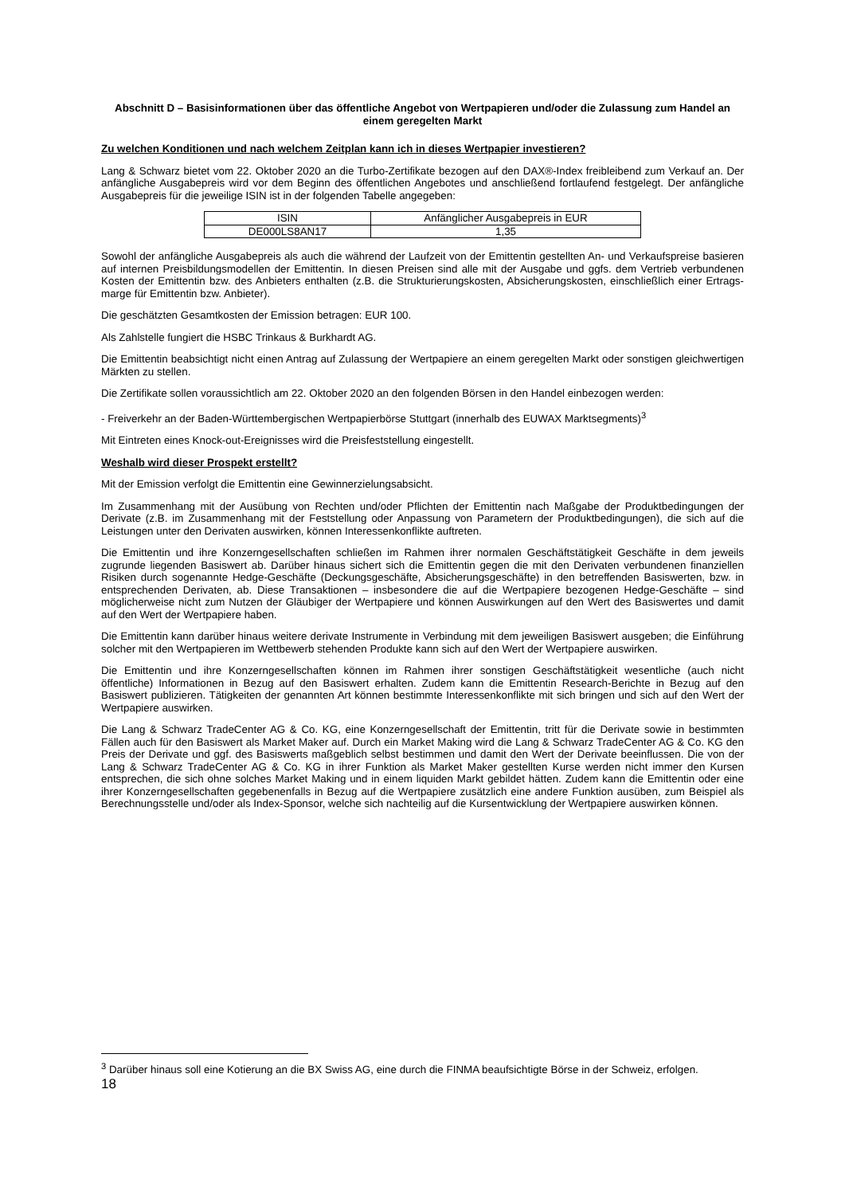Abschnitt D – Basisinformationen über das öffentliche Angebot von Wertpapieren und/oder die Zulassung zum Handel an einem geregelten Markt
Zu welchen Konditionen und nach welchem Zeitplan kann ich in dieses Wertpapier investieren?
Lang & Schwarz bietet vom 22. Oktober 2020 an die Turbo-Zertifikate bezogen auf den DAX®-Index freibleibend zum Verkauf an. Der anfängliche Ausgabepreis wird vor dem Beginn des öffentlichen Angebotes und anschließend fortlaufend festgelegt. Der anfängliche Ausgabepreis für die jeweilige ISIN ist in der folgenden Tabelle angegeben:
| ISIN | Anfänglicher Ausgabepreis in EUR |
| DE000LS8AN17 | 1,35 |
Sowohl der anfängliche Ausgabepreis als auch die während der Laufzeit von der Emittentin gestellten An- und Verkaufspreise basieren auf internen Preisbildungsmodellen der Emittentin. In diesen Preisen sind alle mit der Ausgabe und ggfs. dem Vertrieb verbundenen Kosten der Emittentin bzw. des Anbieters enthalten (z.B. die Strukturierungskosten, Absicherungskosten, einschließlich einer Ertrags-marge für Emittentin bzw. Anbieter).
Die geschätzten Gesamtkosten der Emission betragen: EUR 100.
Als Zahlstelle fungiert die HSBC Trinkaus & Burkhardt AG.
Die Emittentin beabsichtigt nicht einen Antrag auf Zulassung der Wertpapiere an einem geregelten Markt oder sonstigen gleichwertigen Märkten zu stellen.
Die Zertifikate sollen voraussichtlich am 22. Oktober 2020 an den folgenden Börsen in den Handel einbezogen werden:
- Freiverkehr an der Baden-Württembergischen Wertpapierbörse Stuttgart (innerhalb des EUWAX Marktsegments)<sup>3</sup>
Mit Eintreten eines Knock-out-Ereignisses wird die Preisfeststellung eingestellt.
Weshalb wird dieser Prospekt erstellt?
Mit der Emission verfolgt die Emittentin eine Gewinnerzielungsabsicht.
Im Zusammenhang mit der Ausübung von Rechten und/oder Pflichten der Emittentin nach Maßgabe der Produktbedingungen der Derivate (z.B. im Zusammenhang mit der Feststellung oder Anpassung von Parametern der Produktbedingungen), die sich auf die Leistungen unter den Derivaten auswirken, können Interessenkonflikte auftreten.
Die Emittentin und ihre Konzerngesellschaften schließen im Rahmen ihrer normalen Geschäftstätigkeit Geschäfte in dem jeweils zugrunde liegenden Basiswert ab. Darüber hinaus sichert sich die Emittentin gegen die mit den Derivaten verbundenen finanziellen Risiken durch sogenannte Hedge-Geschäfte (Deckungsgeschäfte, Absicherungsgeschäfte) in den betreffenden Basiswerten, bzw. in entsprechenden Derivaten, ab. Diese Transaktionen – insbesondere die auf die Wertpapiere bezogenen Hedge-Geschäfte – sind möglicherweise nicht zum Nutzen der Gläubiger der Wertpapiere und können Auswirkungen auf den Wert des Basiswertes und damit auf den Wert der Wertpapiere haben.
Die Emittentin kann darüber hinaus weitere derivate Instrumente in Verbindung mit dem jeweiligen Basiswert ausgeben; die Einführung solcher mit den Wertpapieren im Wettbewerb stehenden Produkte kann sich auf den Wert der Wertpapiere auswirken.
Die Emittentin und ihre Konzerngesellschaften können im Rahmen ihrer sonstigen Geschäftstätigkeit wesentliche (auch nicht öffentliche) Informationen in Bezug auf den Basiswert erhalten. Zudem kann die Emittentin Research-Berichte in Bezug auf den Basiswert publizieren. Tätigkeiten der genannten Art können bestimmte Interessenkonflikte mit sich bringen und sich auf den Wert der Wertpapiere auswirken.
Die Lang & Schwarz TradeCenter AG & Co. KG, eine Konzerngesellschaft der Emittentin, tritt für die Derivate sowie in bestimmten Fällen auch für den Basiswert als Market Maker auf. Durch ein Market Making wird die Lang & Schwarz TradeCenter AG & Co. KG den Preis der Derivate und ggf. des Basiswerts maßgeblich selbst bestimmen und damit den Wert der Derivate beeinflussen. Die von der Lang & Schwarz TradeCenter AG & Co. KG in ihrer Funktion als Market Maker gestellten Kurse werden nicht immer den Kursen entsprechen, die sich ohne solches Market Making und in einem liquiden Markt gebildet hätten. Zudem kann die Emittentin oder eine ihrer Konzerngesellschaften gegebenenfalls in Bezug auf die Wertpapiere zusätzlich eine andere Funktion ausüben, zum Beispiel als Berechnungsstelle und/oder als Index-Sponsor, welche sich nachteilig auf die Kursentwicklung der Wertpapiere auswirken können.
<sup>3</sup> Darüber hinaus soll eine Kotierung an die BX Swiss AG, eine durch die FINMA beaufsichtigte Börse in der Schweiz, erfolgen.
18